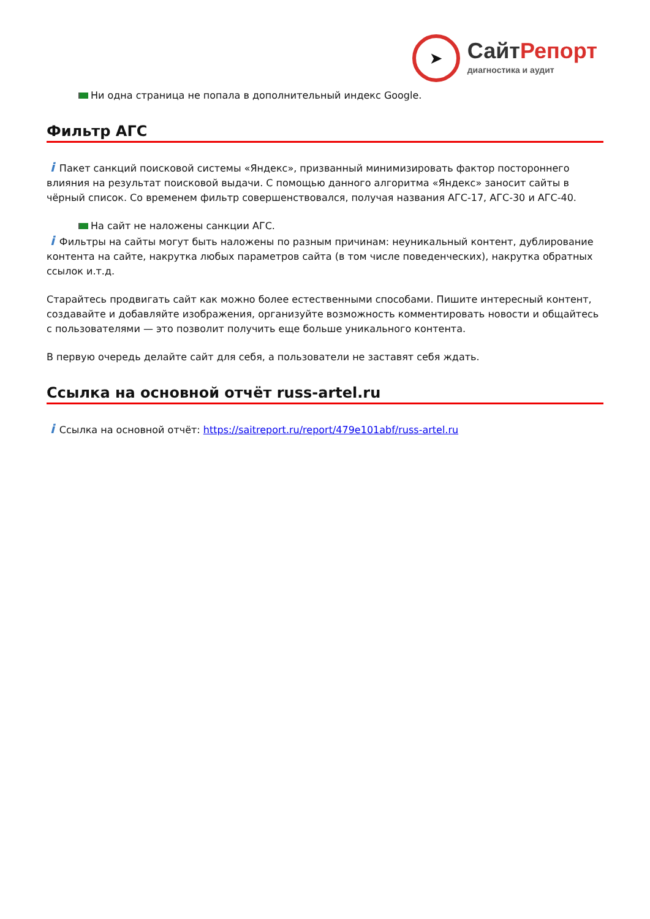➤
СайтРепорт
диагностика и аудит
Ни одна страница не попала в дополнительный индекс Google.
Фильтр АГС
i Пакет санкций поисковой системы «Яндекс», призванный минимизировать фактор постороннего влияния на результат поисковой выдачи. С помощью данного алгоритма «Яндекс» заносит сайты в чёрный список. Со временем фильтр совершенствовался, получая названия АГС-17, АГС-30 и АГС-40.
На сайт не наложены санкции АГС.
i Фильтры на сайты могут быть наложены по разным причинам: неуникальный контент, дублирование контента на сайте, накрутка любых параметров сайта (в том числе поведенческих), накрутка обратных ссылок и.т.д.
Старайтесь продвигать сайт как можно более естественными способами. Пишите интересный контент, создавайте и добавляйте изображения, организуйте возможность комментировать новости и общайтесь с пользователями — это позволит получить еще больше уникального контента.
В первую очередь делайте сайт для себя, а пользователи не заставят себя ждать.
Ссылка на основной отчёт russ-artel.ru
i Ссылка на основной отчёт: https://saitreport.ru/report/479e101abf/russ-artel.ru